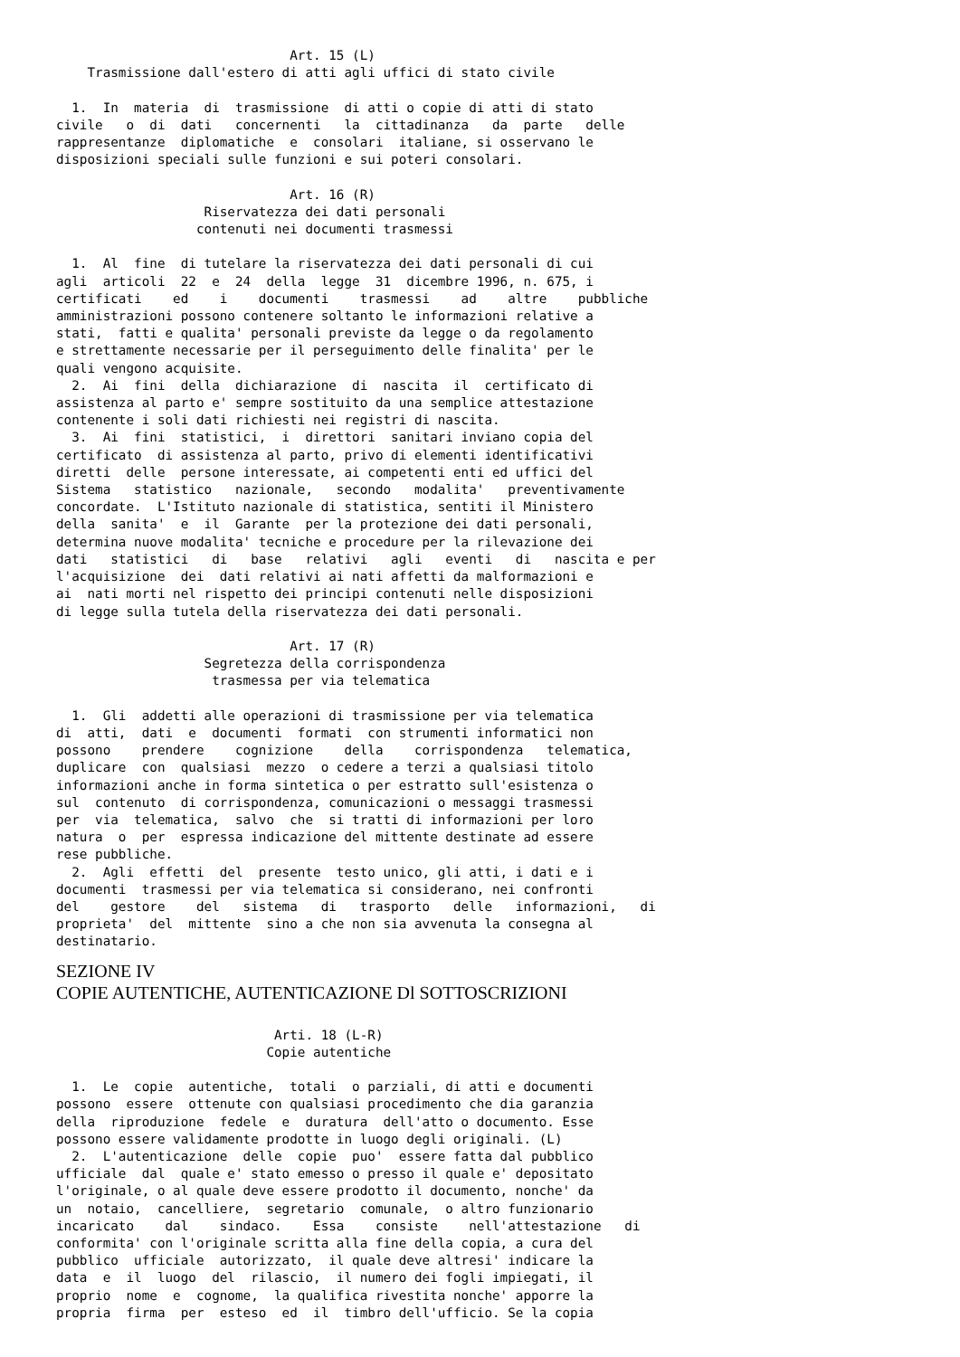Art. 15 (L)
    Trasmissione dall'estero di atti agli uffici di stato civile

  1.  In  materia  di  trasmissione  di atti o copie di atti di stato
civile   o  di  dati   concernenti   la  cittadinanza   da  parte   delle
rappresentanze  diplomatiche  e  consolari  italiane, si osservano le
disposizioni speciali sulle funzioni e sui poteri consolari.

                              Art. 16 (R)
                   Riservatezza dei dati personali
                  contenuti nei documenti trasmessi

  1.  Al  fine  di tutelare la riservatezza dei dati personali di cui
agli  articoli  22  e  24  della  legge  31  dicembre 1996, n. 675, i
certificati    ed    i    documenti    trasmessi    ad    altre    pubbliche
amministrazioni possono contenere soltanto le informazioni relative a
stati,  fatti e qualita' personali previste da legge o da regolamento
e strettamente necessarie per il perseguimento delle finalita' per le
quali vengono acquisite.
  2.  Ai  fini  della  dichiarazione  di  nascita  il  certificato di
assistenza al parto e' sempre sostituito da una semplice attestazione
contenente i soli dati richiesti nei registri di nascita.
  3.  Ai  fini  statistici,  i  direttori  sanitari inviano copia del
certificato  di assistenza al parto, privo di elementi identificativi
diretti  delle  persone interessate, ai competenti enti ed uffici del
Sistema   statistico   nazionale,   secondo   modalita'   preventivamente
concordate.  L'Istituto nazionale di statistica, sentiti il Ministero
della  sanita'  e  il  Garante  per la protezione dei dati personali,
determina nuove modalita' tecniche e procedure per la rilevazione dei
dati   statistici   di   base   relativi   agli   eventi   di   nascita e per
l'acquisizione  dei  dati relativi ai nati affetti da malformazioni e
ai  nati morti nel rispetto dei principi contenuti nelle disposizioni
di legge sulla tutela della riservatezza dei dati personali.

                              Art. 17 (R)
                   Segretezza della corrispondenza
                    trasmessa per via telematica

  1.  Gli  addetti alle operazioni di trasmissione per via telematica
di  atti,  dati  e  documenti  formati  con strumenti informatici non
possono    prendere    cognizione    della    corrispondenza   telematica,
duplicare  con  qualsiasi  mezzo  o cedere a terzi a qualsiasi titolo
informazioni anche in forma sintetica o per estratto sull'esistenza o
sul  contenuto  di corrispondenza, comunicazioni o messaggi trasmessi
per  via  telematica,  salvo  che  si tratti di informazioni per loro
natura  o  per  espressa indicazione del mittente destinate ad essere
rese pubbliche.
  2.  Agli  effetti  del  presente  testo unico, gli atti, i dati e i
documenti  trasmessi per via telematica si considerano, nei confronti
del    gestore    del   sistema   di   trasporto   delle   informazioni,   di
proprieta'  del  mittente  sino a che non sia avvenuta la consegna al
destinatario.
SEZIONE IV
COPIE AUTENTICHE, AUTENTICAZIONE Dl SOTTOSCRIZIONI
                            Arti. 18 (L-R)
                           Copie autentiche

  1.  Le  copie  autentiche,  totali  o parziali, di atti e documenti
possono  essere  ottenute con qualsiasi procedimento che dia garanzia
della  riproduzione  fedele  e  duratura  dell'atto o documento. Esse
possono essere validamente prodotte in luogo degli originali. (L)
  2.  L'autenticazione  delle  copie  puo'  essere fatta dal pubblico
ufficiale  dal  quale e' stato emesso o presso il quale e' depositato
l'originale, o al quale deve essere prodotto il documento, nonche' da
un  notaio,  cancelliere,  segretario  comunale,  o altro funzionario
incaricato    dal    sindaco.    Essa    consiste    nell'attestazione   di
conformita' con l'originale scritta alla fine della copia, a cura del
pubblico  ufficiale  autorizzato,  il quale deve altresi' indicare la
data  e  il  luogo  del  rilascio,  il numero dei fogli impiegati, il
proprio  nome  e  cognome,  la qualifica rivestita nonche' apporre la
propria  firma  per  esteso  ed  il  timbro dell'ufficio. Se la copia